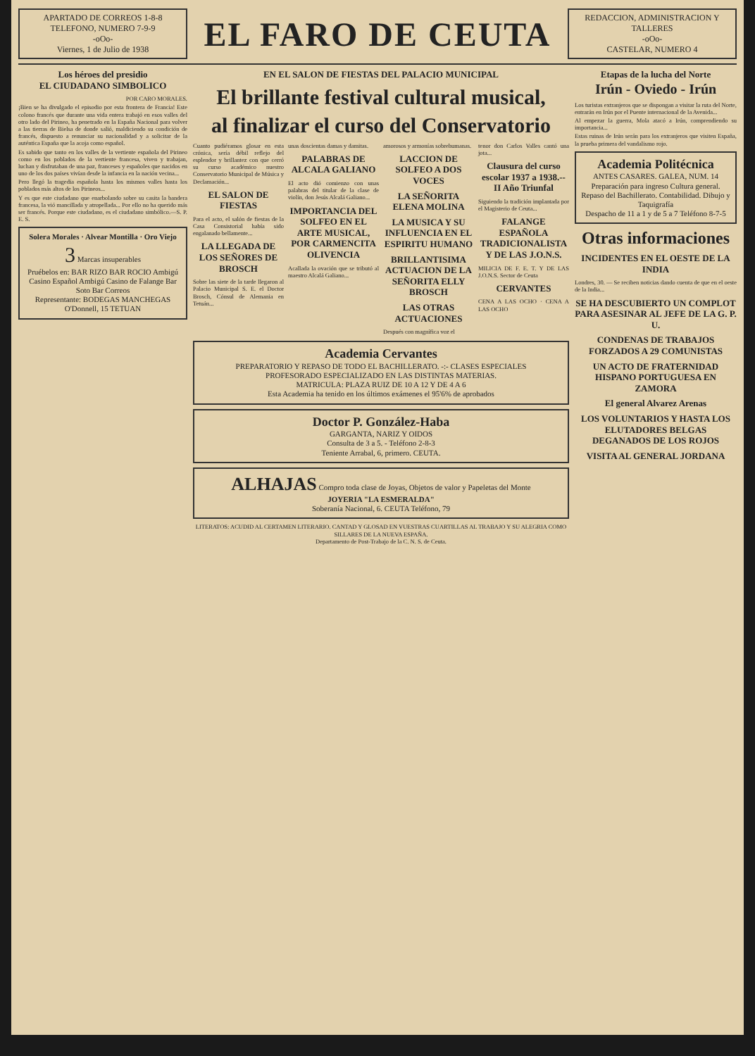APARTADO DE CORREOS 1-8-8
TELEFONO, NUMERO 7-9-9
-oOo-
Viernes, 1 de Julio de 1938
EL FARO DE CEUTA
REDACCION, ADMINISTRACION Y TALLERES
-oOo-
CASTELAR, NUMERO 4
Los héroes del presidio
EL CIUDADANO SIMBOLICO
POR CARO MORALES.
¡Bien se ha divulgado el episodio por esta frontera de Francia! Este colono francés que durante una vida entera trabajó en esos valles del otro lado del Pirineo, ha penetrado en la España Nacional para volver a las tierras de Bielsa de donde salió, maldiciendo su condición de francés, dispuesto a renunciar su nacionalidad y a solicitar de la auténtica España que la acoja como español.
Es sabido que tanto en los valles de la vertiente española del Pirineo como en los poblados de la vertiente francesa, viven y trabajan, luchan y disfrutaban de una paz, franceses y españoles que nacidos en uno de los dos países vivían desde la infancia en la nación vecina...
Pero llegó la tragedia española hasta los mismos valles hasta los poblados más altos de los Pirineos...
Y es que este ciudadano que enarbolando sobre su casita la bandera francesa, la vió mancillada y atropellada... Por ello no ha querido más ser francés. Porque este ciudadano, es el ciudadano simbólico.—S. P. E. S.
Solera Morales · Alvear Montilla · Oro Viejo 3 Marcas insuperables
Pruébelos en: BAR RIZO BAR ROCIO Ambigú Casino Español Ambigú Casino de Falange Bar Soto Bar Correos
Representante: BODEGAS MANCHEGAS O'Donnell, 15 TETUAN
EN EL SALON DE FIESTAS DEL PALACIO MUNICIPAL
El brillante festival cultural musical,
al finalizar el curso del Conservatorio
Cuanto pudiéramos glosar en esta crónica, sería débil reflejo del esplendor y brillantez con que cerró su curso académico nuestro Conservatorio Municipal de Música y Declamación...
EL SALON DE FIESTAS
Para el acto, el salón de fiestas de la Casa Consistorial había sido engalanado bellamente...
LA LLEGADA DE LOS SEÑORES DE BROSCH
Sobre las siete de la tarde llegaron al Palacio Municipal S. E. el Doctor Brosch, Cónsul de Alemania en Tetuán...
unas doscientas damas y damitas.
PALABRAS DE ALCALA GALIANO
El acto dió comienzo con unas palabras del titular de la clase de violín, don Jesús Alcalá Galiano...
IMPORTANCIA DEL SOLFEO EN EL ARTE MUSICAL, POR CARMENCITA OLIVENCIA
Acallada la ovación que se tributó al maestro Alcalá Galiano...
amorosos y armonías sobrehumanas.
LACCION DE SOLFEO A DOS VOCES
LA SEÑORITA ELENA MOLINA
LA MUSICA Y SU INFLUENCIA EN EL ESPIRITU HUMANO
BRILLANTISIMA ACTUACION DE LA SEÑORITA ELLY BROSCH
LAS OTRAS ACTUACIONES
Después con magnífica voz el
tenor don Carlos Valles cantó una jota...
Clausura del curso escolar 1937 a 1938.--II Año Triunfal
Siguiendo la tradición implantada por el Magisterio de Ceuta...
FALANGE ESPAÑOLA TRADICIONALISTA Y DE LAS J.O.N.S.
MILICIA DE F. E. T. Y DE LAS J.O.N.S. Sector de Ceuta
CERVANTES
CENA A LAS OCHO · CENA A LAS OCHO
Academia Cervantes
PREPARATORIO Y REPASO DE TODO EL BACHILLERATO. -:- CLASES ESPECIALES
PROFESORADO ESPECIALIZADO EN LAS DISTINTAS MATERIAS.
MATRICULA: PLAZA RUIZ DE 10 A 12 Y DE 4 A 6
Esta Academia ha tenido en los últimos exámenes el 95'6% de aprobados
Doctor P. González-Haba
GARGANTA, NARIZ Y OIDOS
Consulta de 3 a 5. - Teléfono 2-8-3
Teniente Arrabal, 6, primero. CEUTA.
ALHAJAS Compro toda clase de Joyas, Objetos de valor y Papeletas del Monte
JOYERIA "LA ESMERALDA"
Soberanía Nacional, 6. CEUTA Teléfono, 79
LITERATOS: ACUDID AL CERTAMEN LITERARIO. CANTAD Y GLOSAD EN VUESTRAS CUARTILLAS AL TRABAJO Y SU ALEGRIA COMO SILLARES DE LA NUEVA ESPAÑA.
Departamento de Post-Trabajo de la C. N. S. de Ceuta.
Etapas de la lucha del Norte
Irún - Oviedo - Irún
Los turistas extranjeros que se dispongan a visitar la ruta del Norte, entrarán en Irún por el Puente internacional de la Avenida...
Al empezar la guerra, Mola atacó a Irún, comprendiendo su importancia...
Estas ruinas de Irún serán para los extranjeros que visiten España, la prueba primera del vandalismo rojo.
Academia Politécnica
ANTES CASARES. GALEA, NUM. 14
Preparación para ingreso Cultura general. Repaso del Bachillerato. Contabilidad. Dibujo y Taquigrafía
Despacho de 11 a 1 y de 5 a 7 Teléfono 8-7-5
Otras informaciones
INCIDENTES EN EL OESTE DE LA INDIA
Londres, 30. — Se reciben noticias dando cuenta de que en el oeste de la India...
SE HA DESCUBIERTO UN COMPLOT PARA ASESINAR AL JEFE DE LA G. P. U.
CONDENAS DE TRABAJOS FORZADOS A 29 COMUNISTAS
UN ACTO DE FRATERNIDAD HISPANO PORTUGUESA EN ZAMORA
El general Alvarez Arenas
LOS VOLUNTARIOS Y HASTA LOS ELUTADORES BELGAS DEGANADOS DE LOS ROJOS
VISITA AL GENERAL JORDANA